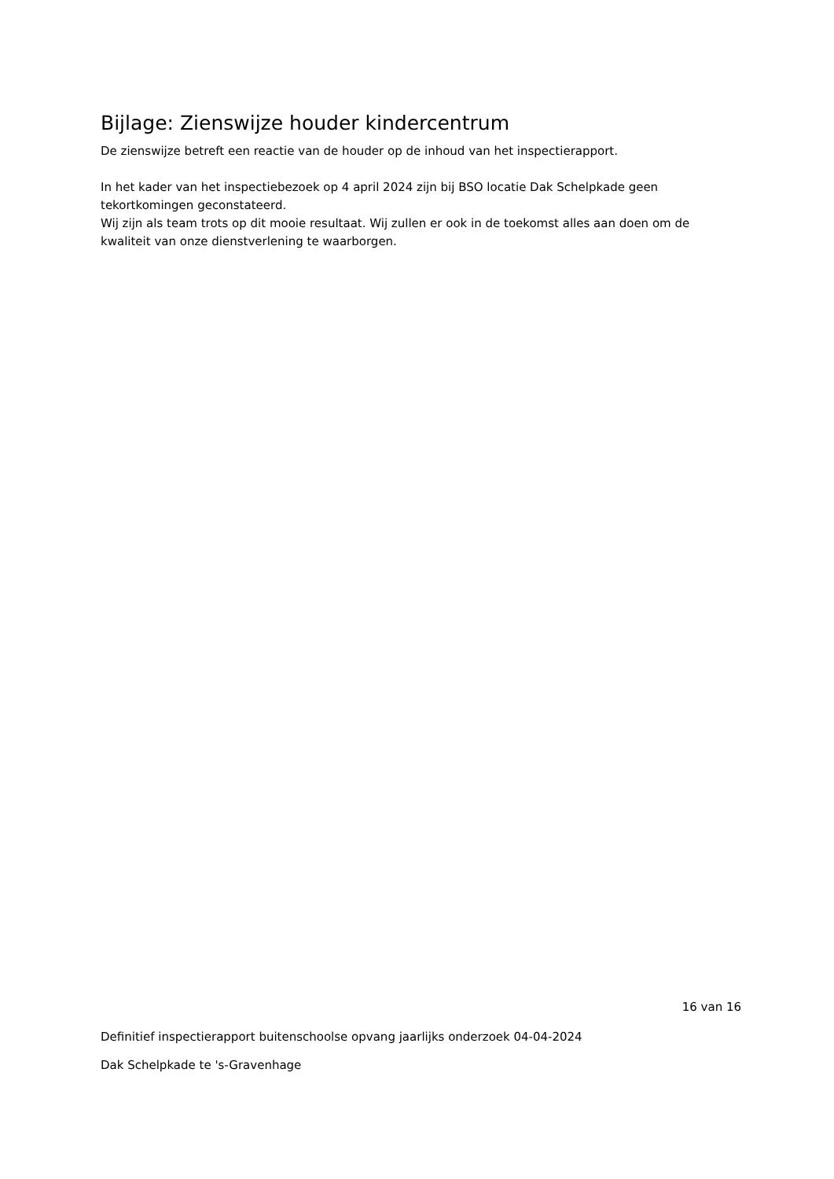Bijlage: Zienswijze houder kindercentrum
De zienswijze betreft een reactie van de houder op de inhoud van het inspectierapport.
In het kader van het inspectiebezoek op 4 april 2024 zijn bij BSO locatie Dak Schelpkade geen tekortkomingen geconstateerd.
Wij zijn als team trots op dit mooie resultaat. Wij zullen er ook in de toekomst alles aan doen om de kwaliteit van onze dienstverlening te waarborgen.
16 van 16
Definitief inspectierapport buitenschoolse opvang jaarlijks onderzoek 04-04-2024
Dak Schelpkade te 's-Gravenhage